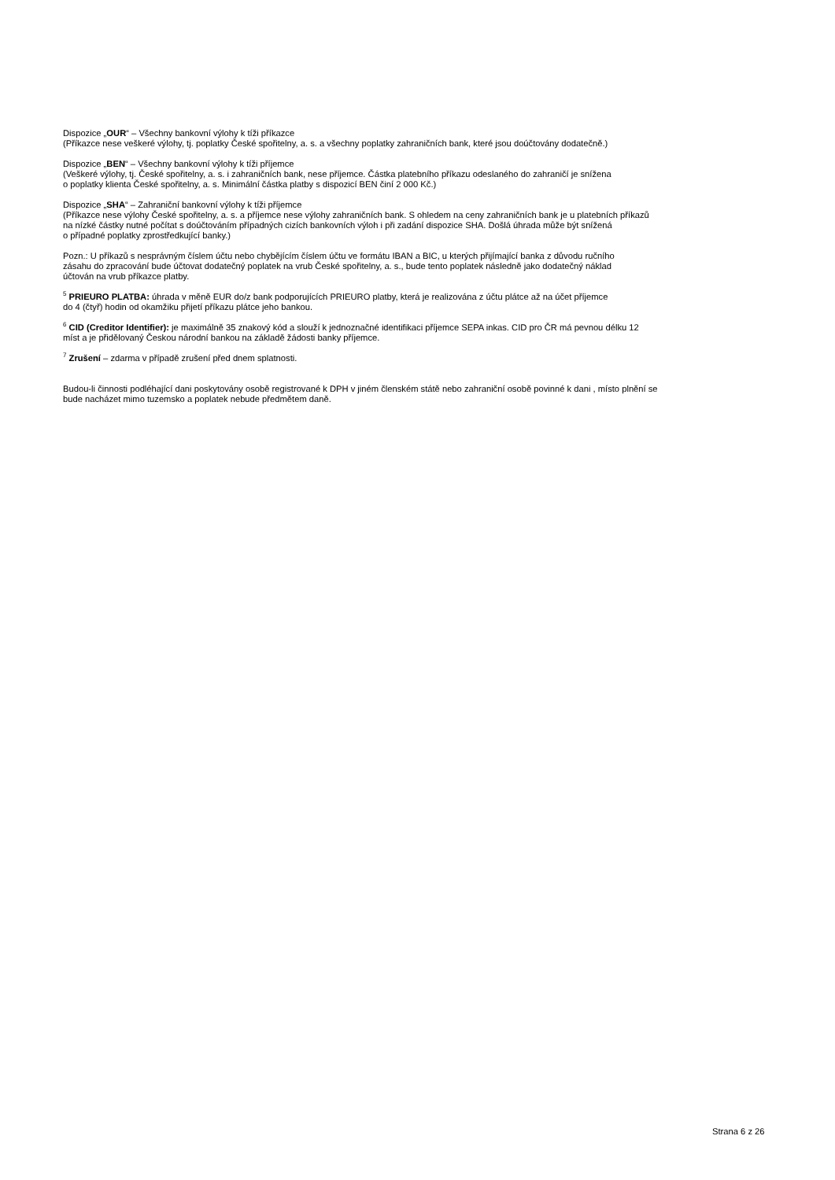Dispozice „OUR“ – Všechny bankovní výlohy k tíži příkazce
(Příkazce nese veškeré výlohy, tj. poplatky České spořitelny, a. s. a všechny poplatky zahraničních bank, které jsou doúčtovány dodatečně.)
Dispozice „BEN“ – Všechny bankovní výlohy k tíži příjemce
(Veškeré výlohy, tj. České spořitelny, a. s. i zahraničních bank, nese příjemce. Částka platebního příkazu odeslaného do zahraničí je snížena
o poplatky klienta České spořitelny, a. s. Minimální částka platby s dispozicí BEN činí 2 000 Kč.)
Dispozice „SHA“ – Zahraniční bankovní výlohy k tíži příjemce
(Příkazce nese výlohy České spořitelny, a. s. a příjemce nese výlohy zahraničních bank. S ohledem na ceny zahraničních bank je u platebních příkazů
na nízké částky nutné počítat s doúčtováním případných cizích bankovních výloh i při zadání dispozice SHA. Došlá úhrada může být snížená
o případné poplatky zprostředkující banky.)
Pozn.: U příkazů s nesprávným číslem účtu nebo chybějícím číslem účtu ve formátu IBAN a BIC, u kterých přijímající banka z důvodu ručního
zásahu do zpracování bude účtovat dodatečný poplatek na vrub České spořitelny, a. s., bude tento poplatek následně jako dodatečný náklad
účtován na vrub příkazce platby.
<sup>5</sup> PRIEURO PLATBA: úhrada v měně EUR do/z bank podporujících PRIEURO platby, která je realizována z účtu plátce až na účet příjemce
do 4 (čtyř) hodin od okamžiku přijetí příkazu plátce jeho bankou.
<sup>6</sup> CID (Creditor Identifier): je maximálně 35 znakový kód a slouží k jednoznačné identifikaci příjemce SEPA inkas. CID pro ČR má pevnou délku 12
míst a je přidělovaný Českou národní bankou na základě žádosti banky příjemce.
<sup>7</sup> Zrušení – zdarma v případě zrušení před dnem splatnosti.
Budou-li činnosti podléhající dani poskytovány osobě registrované k DPH v jiném členském státě nebo zahraniční osobě povinné k dani , místo plnění se
bude nacházet mimo tuzemsko a poplatek nebude předmětem daně.
Strana 6 z 26